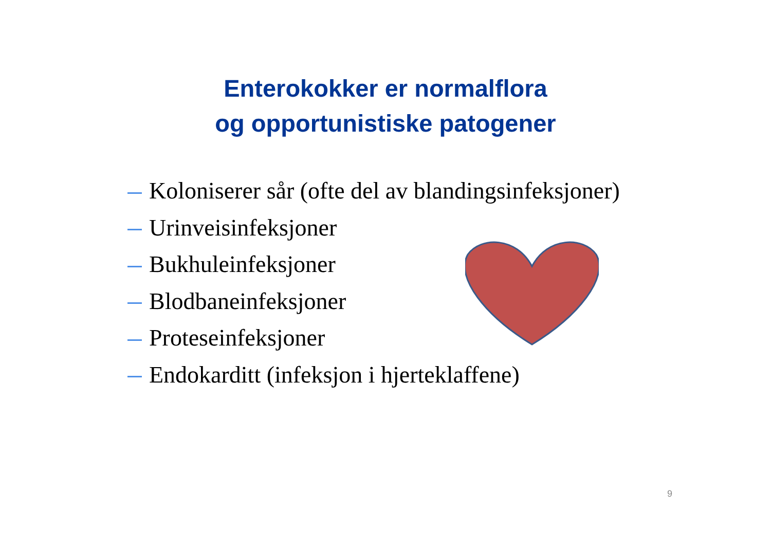Enterokokker er normalflora
og opportunistiske patogener
Koloniserer sår (ofte del av blandingsinfeksjoner)
Urinveisinfeksjoner
Bukhuleinfeksjoner
Blodbaneinfeksjoner
Proteseinfeksjoner
Endokarditt (infeksjon i hjerteklaffene)
9